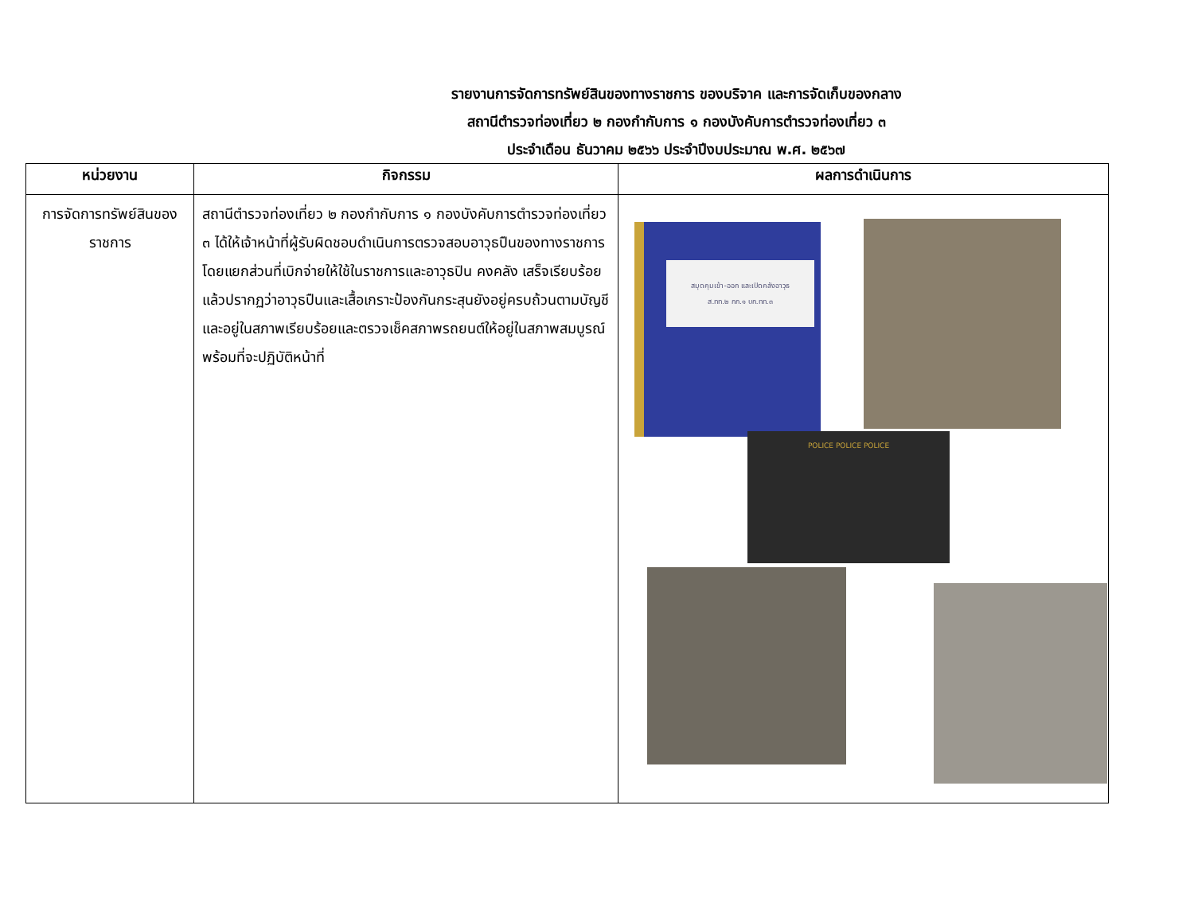รายงานการจัดการทรัพย์สินของทางราชการ ของบริจาค และการจัดเก็บของกลาง
สถานีตำรวจท่องเที่ยว ๒ กองกำกับการ ๑ กองบังคับการตำรวจท่องเที่ยว ๓
ประจำเดือน ธันวาคม ๒๕๖๖ ประจำปีงบประมาณ พ.ศ. ๒๕๖๗
| หน่วยงาน | กิจกรรม | ผลการดำเนินการ |
| --- | --- | --- |
| การจัดการทรัพย์สินของราชการ | สถานีตำรวจท่องเที่ยว ๒ กองกำกับการ ๑ กองบังคับการตำรวจท่องเที่ยว ๓ ได้ให้เจ้าหน้าที่ผู้รับผิดชอบดำเนินการตรวจสอบอาวุธปืนของทางราชการ โดยแยกส่วนที่เบิกจ่ายให้ใช้ในราชการและอาวุธปิน คงคลัง เสร็จเรียบร้อยแล้วปรากฏว่าอาวุธปืนและเสื้อเกราะป้องกันกระสุนยังอยู่ครบถ้วนตามบัญชี และอยู่ในสภาพเรียบร้อยและตรวจเช็คสภาพรถยนต์ให้อยู่ในสภาพสมบูรณ์พร้อมที่จะปฏิบัติหน้าที่ | สมุดคุมเข้า-ออก และเปิดคลังอาวุธ ส.ทท.๒ กก.๑ บก.ทท.๓ POLICE POLICE POLICE |